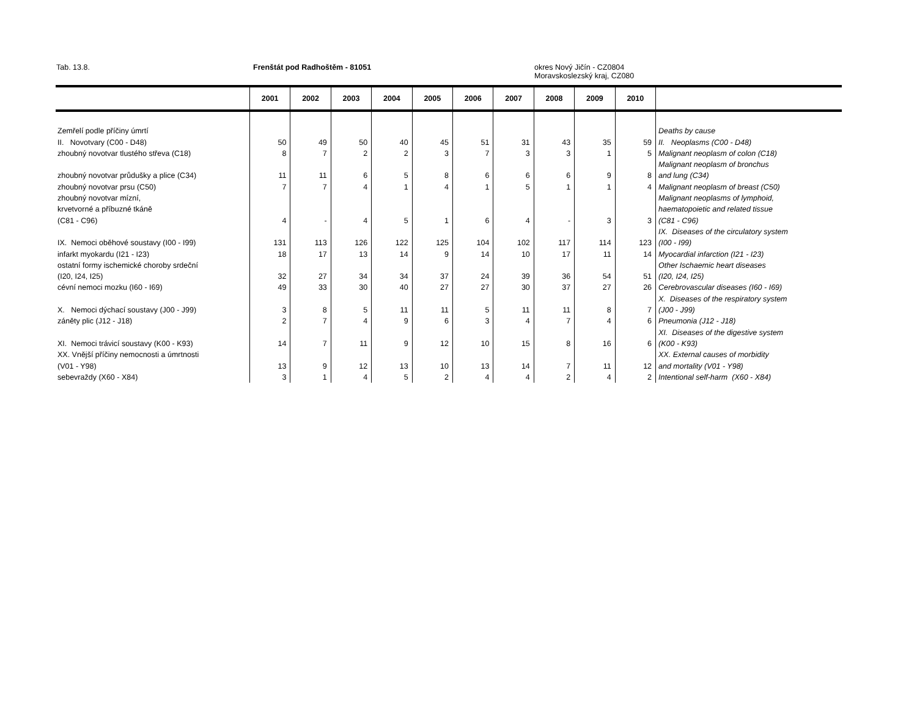Tab. 13.8. Frenštát pod Radhoštěm - 81051 okres Nový Jičín - CZ0804
Moravskoslezský kraj, CZ080
| | 2001 | 2002 | 2003 | 2004 | 2005 | 2006 | 2007 | 2008 | 2009 | 2010 | |
| --- | --- | --- | --- | --- | --- | --- | --- | --- | --- | --- | --- |
| Zemřelí podle příčiny úmrtí | | | | | | | | | | | Deaths by cause |
| II. Novotvary (C00 - D48) | 50 | 49 | 50 | 40 | 45 | 51 | 31 | 43 | 35 | 59 | II. Neoplasms (C00 - D48) |
| zhoubný novotvar tlustého střeva (C18) | 8 | 7 | 2 | 2 | 3 | 7 | 3 | 3 | 1 | 5 | Malignant neoplasm of colon (C18) |
| | | | | | | | | | | | Malignant neoplasm of bronchus |
| zhoubný novotvar průdušky a plice (C34) | 11 | 11 | 6 | 5 | 8 | 6 | 6 | 6 | 9 | 8 | and lung (C34) |
| zhoubný novotvar prsu (C50) | 7 | 7 | 4 | 1 | 4 | 1 | 5 | 1 | 1 | 4 | Malignant neoplasm of breast (C50) |
| zhoubný novotvar mízní, | | | | | | | | | | | Malignant neoplasms of lymphoid, |
| krvetvorné a příbuzné tkáně | | | | | | | | | | | haematopoietic and related tissue |
| (C81 - C96) | 4 | - | 4 | 5 | 1 | 6 | 4 | - | 3 | 3 | (C81 - C96) |
| | | | | | | | | | | | IX. Diseases of the circulatory system |
| IX. Nemoci oběhové soustavy (I00 - I99) | 131 | 113 | 126 | 122 | 125 | 104 | 102 | 117 | 114 | 123 | (I00 - I99) |
| infarkt myokardu (I21 - I23) | 18 | 17 | 13 | 14 | 9 | 14 | 10 | 17 | 11 | 14 | Myocardial infarction (I21 - I23) |
| ostatní formy ischemické choroby srdeční | | | | | | | | | | | Other Ischaemic heart diseases |
| (I20, I24, I25) | 32 | 27 | 34 | 34 | 37 | 24 | 39 | 36 | 54 | 51 | (I20, I24, I25) |
| cévní nemoci mozku (I60 - I69) | 49 | 33 | 30 | 40 | 27 | 27 | 30 | 37 | 27 | 26 | Cerebrovascular diseases (I60 - I69) |
| | | | | | | | | | | | X. Diseases of the respiratory system |
| X. Nemoci dýchací soustavy (J00 - J99) | 3 | 8 | 5 | 11 | 11 | 5 | 11 | 11 | 8 | 7 | (J00 - J99) |
| záněty plic (J12 - J18) | 2 | 7 | 4 | 9 | 6 | 3 | 4 | 7 | 4 | 6 | Pneumonia (J12 - J18) |
| | | | | | | | | | | | XI. Diseases of the digestive system |
| XI. Nemoci trávicí soustavy (K00 - K93) | 14 | 7 | 11 | 9 | 12 | 10 | 15 | 8 | 16 | 6 | (K00 - K93) |
| XX. Vnější příčiny nemocnosti a úmrtnosti | | | | | | | | | | | XX. External causes of morbidity |
| (V01 - Y98) | 13 | 9 | 12 | 13 | 10 | 13 | 14 | 7 | 11 | 12 | and mortality (V01 - Y98) |
| sebevraždy (X60 - X84) | 3 | 1 | 4 | 5 | 2 | 4 | 4 | 2 | 4 | 2 | Intentional self-harm (X60 - X84) |